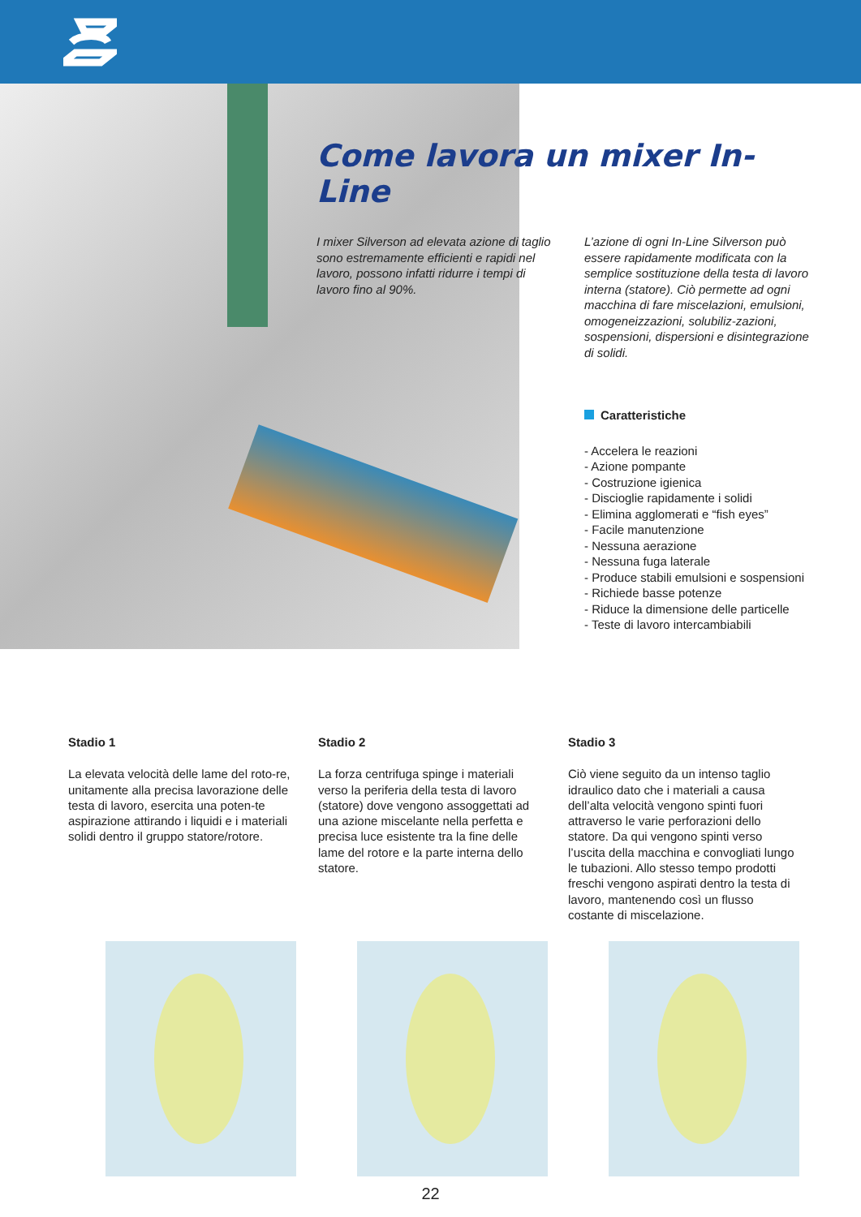Come lavora un mixer In-Line
I mixer Silverson ad elevata azione di taglio sono estremamente efficienti e rapidi nel lavoro, possono infatti ridurre i tempi di lavoro fino al 90%.
L’azione di ogni In-Line Silverson può essere rapidamente modificata con la semplice sostituzione della testa di lavoro interna (statore). Ciò permette ad ogni macchina di fare miscelazioni, emulsioni, omogeneizzazioni, solubiliz-zazioni, sospensioni, dispersioni e disintegrazione di solidi.
Caratteristiche
- Accelera le reazioni
- Azione pompante
- Costruzione igienica
- Discioglie rapidamente i solidi
- Elimina agglomerati e “fish eyes”
- Facile manutenzione
- Nessuna aerazione
- Nessuna fuga laterale
- Produce stabili emulsioni e sospensioni
- Richiede basse potenze
- Riduce la dimensione delle particelle
- Teste di lavoro intercambiabili
Stadio 1
La elevata velocità delle lame del roto-re, unitamente alla precisa lavorazione delle testa di lavoro, esercita una poten-te aspirazione attirando i liquidi e i materiali solidi dentro il gruppo statore/rotore.
Stadio 2
La forza centrifuga spinge i materiali verso la periferia della testa di lavoro (statore) dove vengono assoggettati ad una azione miscelante nella perfetta e precisa luce esistente tra la fine delle lame del rotore e la parte interna dello statore.
Stadio 3
Ciò viene seguito da un intenso taglio idraulico dato che i materiali a causa dell’alta velocità vengono spinti fuori attraverso le varie perforazioni dello statore. Da qui vengono spinti verso l’uscita della macchina e convogliati lungo le tubazioni. Allo stesso tempo prodotti freschi vengono aspirati dentro la testa di lavoro, mantenendo così un flusso costante di miscelazione.
22